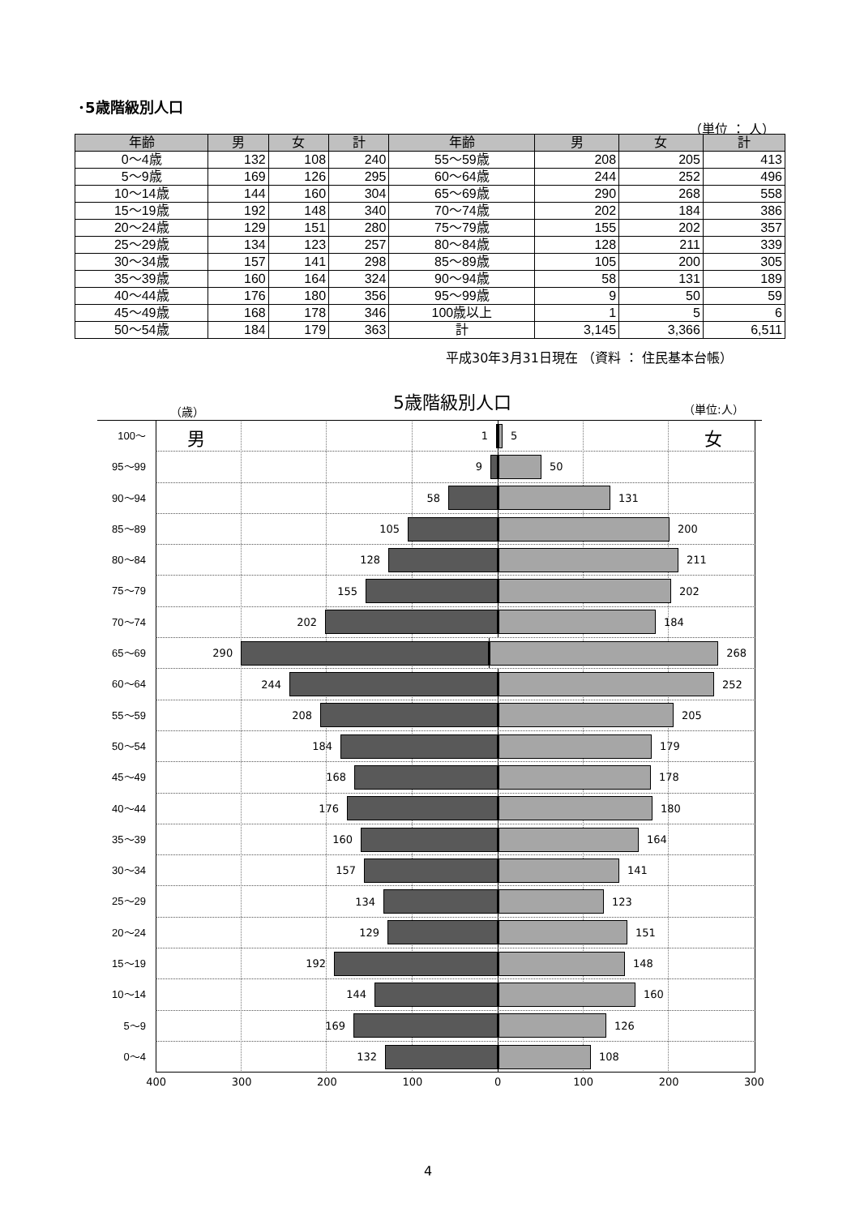･5歳階級別人口
（単位 ： 人）
| 年齢 | 男 | 女 | 計 | 年齢 | 男 | 女 | 計 |
| --- | --- | --- | --- | --- | --- | --- | --- |
| 0～4歳 | 132 | 108 | 240 | 55～59歳 | 208 | 205 | 413 |
| 5～9歳 | 169 | 126 | 295 | 60～64歳 | 244 | 252 | 496 |
| 10～14歳 | 144 | 160 | 304 | 65～69歳 | 290 | 268 | 558 |
| 15～19歳 | 192 | 148 | 340 | 70～74歳 | 202 | 184 | 386 |
| 20～24歳 | 129 | 151 | 280 | 75～79歳 | 155 | 202 | 357 |
| 25～29歳 | 134 | 123 | 257 | 80～84歳 | 128 | 211 | 339 |
| 30～34歳 | 157 | 141 | 298 | 85～89歳 | 105 | 200 | 305 |
| 35～39歳 | 160 | 164 | 324 | 90～94歳 | 58 | 131 | 189 |
| 40～44歳 | 176 | 180 | 356 | 95～99歳 | 9 | 50 | 59 |
| 45～49歳 | 168 | 178 | 346 | 100歳以上 | 1 | 5 | 6 |
| 50～54歳 | 184 | 179 | 363 | 計 | 3,145 | 3,366 | 6,511 |
平成30年3月31日現在 （資料 ： 住民基本台帳）
5歳階級別人口
（歳） （単位:人）
100～
男
1 5
女
95～99
9 50
90～94
58 131
85～89
105 200
80～84
128 211
75～79
155 202
70～74
202 184
65～69
290 268
60～64
244 252
55～59
208 205
50～54
184 179
45～49
168 178
40～44
176 180
35～39
160 164
30～34
157 141
25～29
134 123
20～24
129 151
15～19
192 148
10～14
144 160
5～9
169 126
0～4
132 108
400 300 200 100 0 100 200 300
4